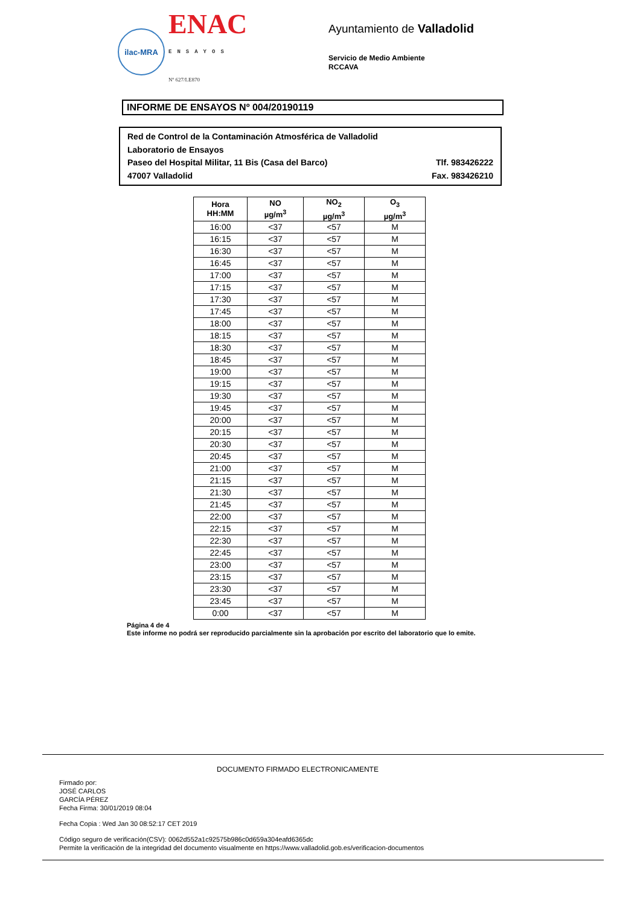ilac-MRA
ENAC
ENSAYOS
Nº 627/LE870
Ayuntamiento de Valladolid
Servicio de Medio Ambiente
RCCAVA
INFORME DE ENSAYOS Nº 004/20190119
Red de Control de la Contaminación Atmosférica de Valladolid
Laboratorio de Ensayos
Paseo del Hospital Militar, 11 Bis (Casa del Barco) Tlf. 983426222
47007 Valladolid Fax. 983426210
| Hora HH:MM | NO µg/m<sup>3</sup> | NO<sub>2</sub> µg/m<sup>3</sup> | O<sub>3</sub> µg/m<sup>3</sup> |
| --- | --- | --- | --- |
| 16:00 | <37 | <57 | M |
| 16:15 | <37 | <57 | M |
| 16:30 | <37 | <57 | M |
| 16:45 | <37 | <57 | M |
| 17:00 | <37 | <57 | M |
| 17:15 | <37 | <57 | M |
| 17:30 | <37 | <57 | M |
| 17:45 | <37 | <57 | M |
| 18:00 | <37 | <57 | M |
| 18:15 | <37 | <57 | M |
| 18:30 | <37 | <57 | M |
| 18:45 | <37 | <57 | M |
| 19:00 | <37 | <57 | M |
| 19:15 | <37 | <57 | M |
| 19:30 | <37 | <57 | M |
| 19:45 | <37 | <57 | M |
| 20:00 | <37 | <57 | M |
| 20:15 | <37 | <57 | M |
| 20:30 | <37 | <57 | M |
| 20:45 | <37 | <57 | M |
| 21:00 | <37 | <57 | M |
| 21:15 | <37 | <57 | M |
| 21:30 | <37 | <57 | M |
| 21:45 | <37 | <57 | M |
| 22:00 | <37 | <57 | M |
| 22:15 | <37 | <57 | M |
| 22:30 | <37 | <57 | M |
| 22:45 | <37 | <57 | M |
| 23:00 | <37 | <57 | M |
| 23:15 | <37 | <57 | M |
| 23:30 | <37 | <57 | M |
| 23:45 | <37 | <57 | M |
| 0:00 | <37 | <57 | M |
Página 4 de 4
Este informe no podrá ser reproducido parcialmente sin la aprobación por escrito del laboratorio que lo emite.
DOCUMENTO FIRMADO ELECTRONICAMENTE
Firmado por:
JOSÉ CARLOS
GARCÍA PÉREZ
Fecha Firma: 30/01/2019 08:04
Fecha Copia : Wed Jan 30 08:52:17 CET 2019
Código seguro de verificación(CSV): 0062d552a1c92575b986c0d659a304eafd6365dc
Permite la verificación de la integridad del documento visualmente en https://www.valladolid.gob.es/verificacion-documentos